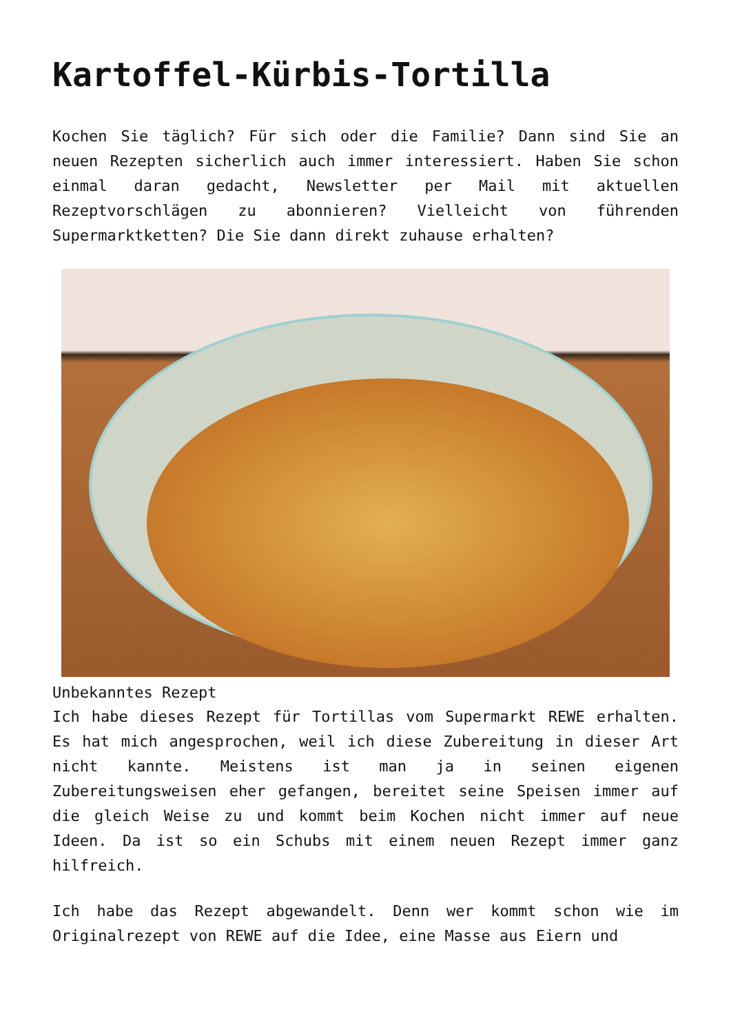Kartoffel-Kürbis-Tortilla
Kochen Sie täglich? Für sich oder die Familie? Dann sind Sie an neuen Rezepten sicherlich auch immer interessiert. Haben Sie schon einmal daran gedacht, Newsletter per Mail mit aktuellen Rezeptvorschlägen zu abonnieren? Vielleicht von führenden Supermarktketten? Die Sie dann direkt zuhause erhalten?
Unbekanntes Rezept
Ich habe dieses Rezept für Tortillas vom Supermarkt REWE erhalten. Es hat mich angesprochen, weil ich diese Zubereitung in dieser Art nicht kannte. Meistens ist man ja in seinen eigenen Zubereitungsweisen eher gefangen, bereitet seine Speisen immer auf die gleich Weise zu und kommt beim Kochen nicht immer auf neue Ideen. Da ist so ein Schubs mit einem neuen Rezept immer ganz hilfreich.
Ich habe das Rezept abgewandelt. Denn wer kommt schon wie im Originalrezept von REWE auf die Idee, eine Masse aus Eiern und